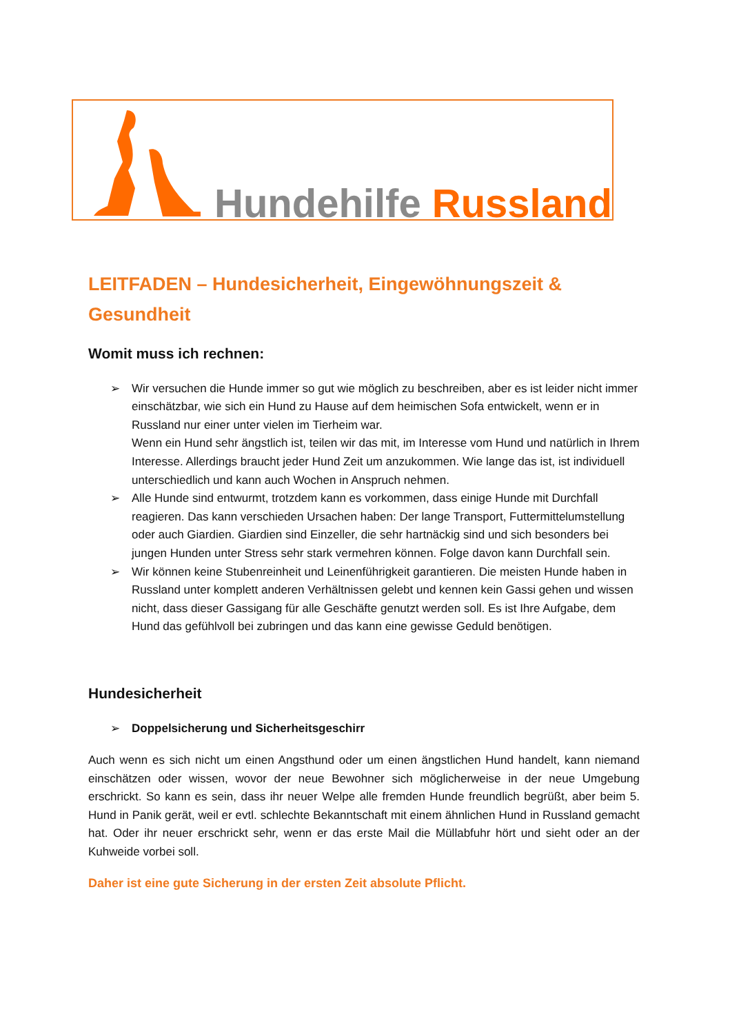Hundehilfe Russland
LEITFADEN – Hundesicherheit, Eingewöhnungszeit & Gesundheit
Womit muss ich rechnen:
➢ Wir versuchen die Hunde immer so gut wie möglich zu beschreiben, aber es ist leider nicht immer einschätzbar, wie sich ein Hund zu Hause auf dem heimischen Sofa entwickelt, wenn er in Russland nur einer unter vielen im Tierheim war.
Wenn ein Hund sehr ängstlich ist, teilen wir das mit, im Interesse vom Hund und natürlich in Ihrem Interesse. Allerdings braucht jeder Hund Zeit um anzukommen. Wie lange das ist, ist individuell unterschiedlich und kann auch Wochen in Anspruch nehmen.
➢ Alle Hunde sind entwurmt, trotzdem kann es vorkommen, dass einige Hunde mit Durchfall reagieren. Das kann verschieden Ursachen haben: Der lange Transport, Futtermittelumstellung oder auch Giardien. Giardien sind Einzeller, die sehr hartnäckig sind und sich besonders bei jungen Hunden unter Stress sehr stark vermehren können. Folge davon kann Durchfall sein.
➢ Wir können keine Stubenreinheit und Leinenführigkeit garantieren. Die meisten Hunde haben in Russland unter komplett anderen Verhältnissen gelebt und kennen kein Gassi gehen und wissen nicht, dass dieser Gassigang für alle Geschäfte genutzt werden soll. Es ist Ihre Aufgabe, dem Hund das gefühlvoll bei zubringen und das kann eine gewisse Geduld benötigen.
Hundesicherheit
➢ Doppelsicherung und Sicherheitsgeschirr
Auch wenn es sich nicht um einen Angsthund oder um einen ängstlichen Hund handelt, kann niemand einschätzen oder wissen, wovor der neue Bewohner sich möglicherweise in der neue Umgebung erschrickt. So kann es sein, dass ihr neuer Welpe alle fremden Hunde freundlich begrüßt, aber beim 5. Hund in Panik gerät, weil er evtl. schlechte Bekanntschaft mit einem ähnlichen Hund in Russland gemacht hat. Oder ihr neuer erschrickt sehr, wenn er das erste Mail die Müllabfuhr hört und sieht oder an der Kuhweide vorbei soll.
Daher ist eine gute Sicherung in der ersten Zeit absolute Pflicht.